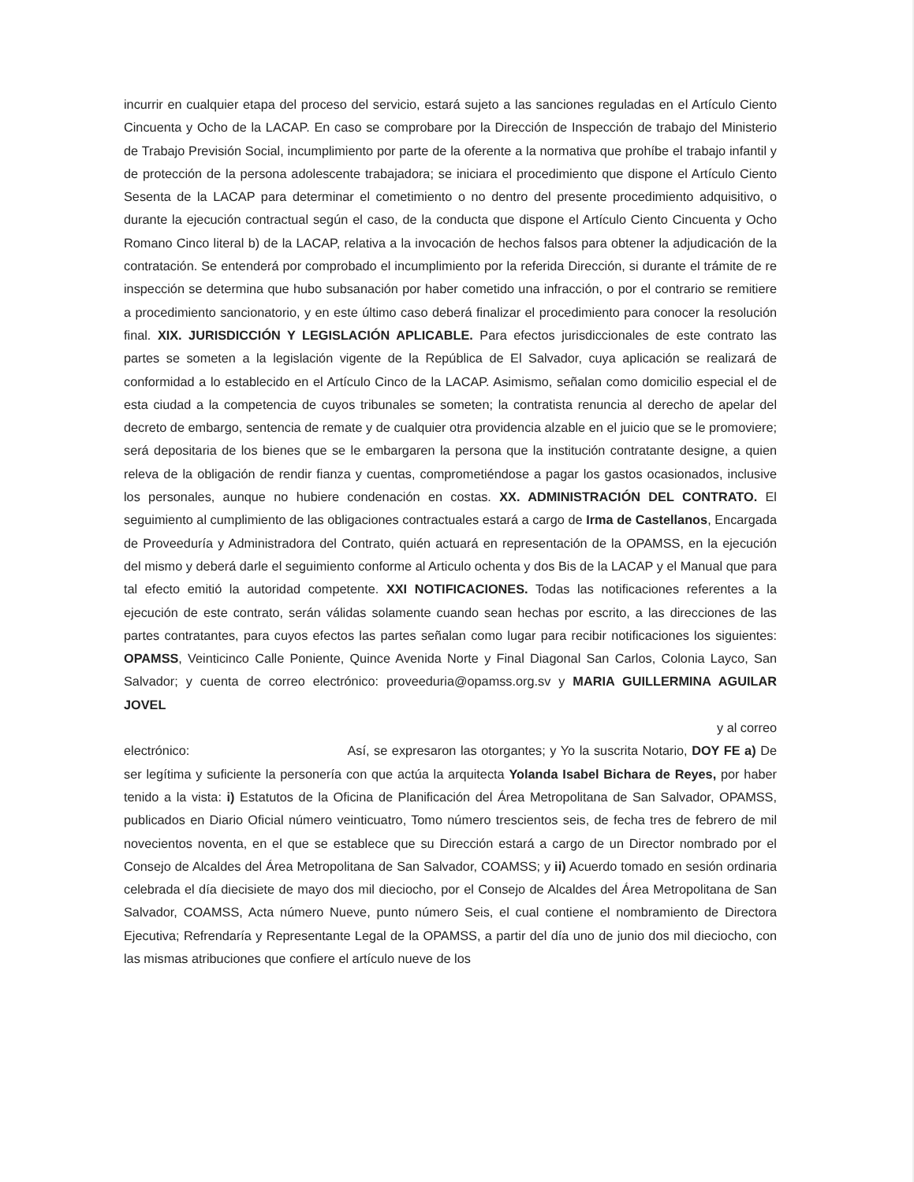incurrir en cualquier etapa del proceso del servicio, estará sujeto a las sanciones reguladas en el Artículo Ciento Cincuenta y Ocho de la LACAP. En caso se comprobare por la Dirección de Inspección de trabajo del Ministerio de Trabajo Previsión Social, incumplimiento por parte de la oferente a la normativa que prohíbe el trabajo infantil y de protección de la persona adolescente trabajadora; se iniciara el procedimiento que dispone el Artículo Ciento Sesenta de la LACAP para determinar el cometimiento o no dentro del presente procedimiento adquisitivo, o durante la ejecución contractual según el caso, de la conducta que dispone el Artículo Ciento Cincuenta y Ocho Romano Cinco literal b) de la LACAP, relativa a la invocación de hechos falsos para obtener la adjudicación de la contratación. Se entenderá por comprobado el incumplimiento por la referida Dirección, si durante el trámite de re inspección se determina que hubo subsanación por haber cometido una infracción, o por el contrario se remitiere a procedimiento sancionatorio, y en este último caso deberá finalizar el procedimiento para conocer la resolución final. XIX. JURISDICCIÓN Y LEGISLACIÓN APLICABLE. Para efectos jurisdiccionales de este contrato las partes se someten a la legislación vigente de la República de El Salvador, cuya aplicación se realizará de conformidad a lo establecido en el Artículo Cinco de la LACAP. Asimismo, señalan como domicilio especial el de esta ciudad a la competencia de cuyos tribunales se someten; la contratista renuncia al derecho de apelar del decreto de embargo, sentencia de remate y de cualquier otra providencia alzable en el juicio que se le promoviere; será depositaria de los bienes que se le embargaren la persona que la institución contratante designe, a quien releva de la obligación de rendir fianza y cuentas, comprometiéndose a pagar los gastos ocasionados, inclusive los personales, aunque no hubiere condenación en costas. XX. ADMINISTRACIÓN DEL CONTRATO. El seguimiento al cumplimiento de las obligaciones contractuales estará a cargo de Irma de Castellanos, Encargada de Proveeduría y Administradora del Contrato, quién actuará en representación de la OPAMSS, en la ejecución del mismo y deberá darle el seguimiento conforme al Articulo ochenta y dos Bis de la LACAP y el Manual que para tal efecto emitió la autoridad competente. XXI NOTIFICACIONES. Todas las notificaciones referentes a la ejecución de este contrato, serán válidas solamente cuando sean hechas por escrito, a las direcciones de las partes contratantes, para cuyos efectos las partes señalan como lugar para recibir notificaciones los siguientes: OPAMSS, Veinticinco Calle Poniente, Quince Avenida Norte y Final Diagonal San Carlos, Colonia Layco, San Salvador; y cuenta de correo electrónico: proveeduria@opamss.org.sv y MARIA GUILLERMINA AGUILAR JOVEL
y al correo
electrónico: Así, se expresaron las otorgantes; y Yo la suscrita Notario, DOY FE a) De ser legítima y suficiente la personería con que actúa la arquitecta Yolanda Isabel Bichara de Reyes, por haber tenido a la vista: i) Estatutos de la Oficina de Planificación del Área Metropolitana de San Salvador, OPAMSS, publicados en Diario Oficial número veinticuatro, Tomo número trescientos seis, de fecha tres de febrero de mil novecientos noventa, en el que se establece que su Dirección estará a cargo de un Director nombrado por el Consejo de Alcaldes del Área Metropolitana de San Salvador, COAMSS; y ii) Acuerdo tomado en sesión ordinaria celebrada el día diecisiete de mayo dos mil dieciocho, por el Consejo de Alcaldes del Área Metropolitana de San Salvador, COAMSS, Acta número Nueve, punto número Seis, el cual contiene el nombramiento de Directora Ejecutiva; Refrendaría y Representante Legal de la OPAMSS, a partir del día uno de junio dos mil dieciocho, con las mismas atribuciones que confiere el artículo nueve de los